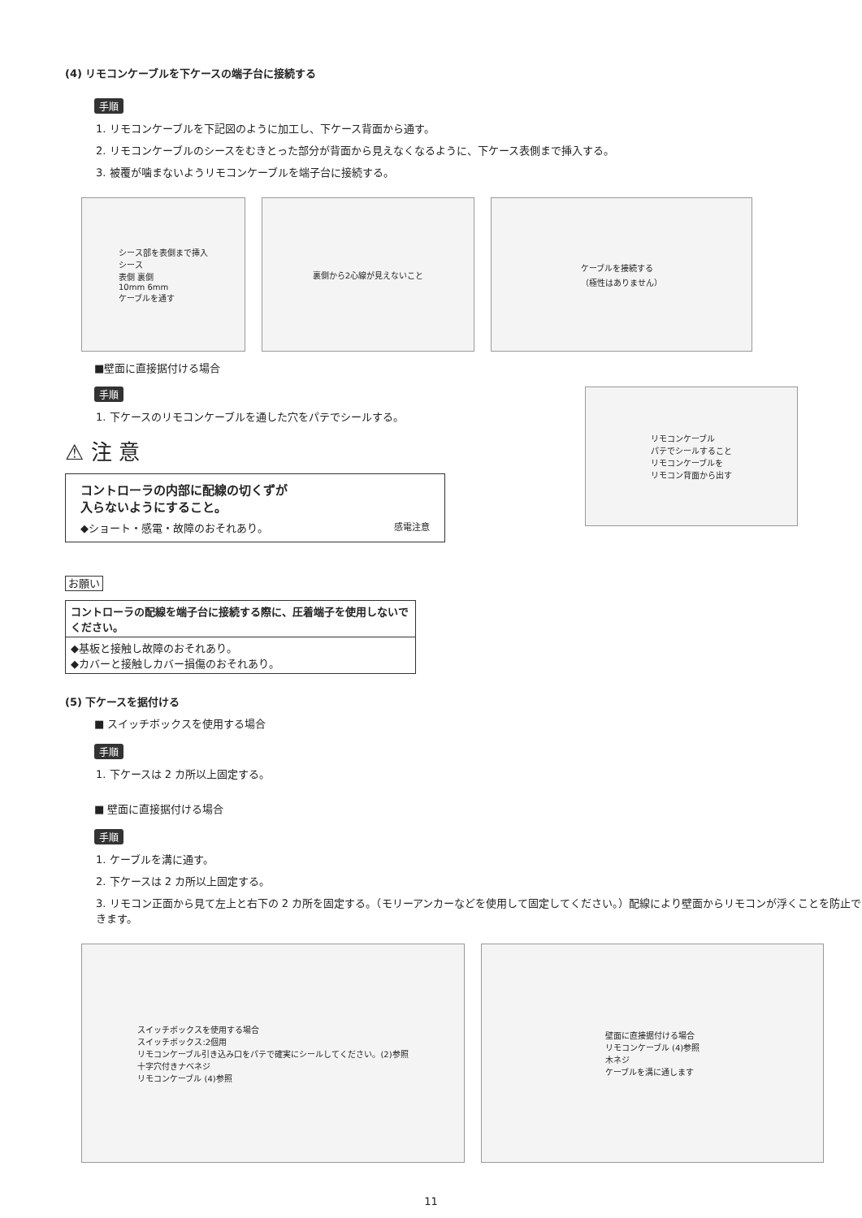(4) リモコンケーブルを下ケースの端子台に接続する
手順
1. リモコンケーブルを下記図のように加工し、下ケース背面から通す。
2. リモコンケーブルのシースをむきとった部分が背面から見えなくなるように、下ケース表側まで挿入する。
3. 被覆が噛まないようリモコンケーブルを端子台に接続する。
シース部を表側まで挿入
シース
表側 裏側
10mm 6mm
ケーブルを通す
裏側から2心線が見えないこと ケーブルを接続する
（極性はありません）
■壁面に直接据付ける場合
手順
1. 下ケースのリモコンケーブルを通した穴をパテでシールする。
⚠ 注 意
コントローラの内部に配線の切くずが
入らないようにすること。
◆ショート・感電・故障のおそれあり。 感電注意
リモコンケーブル
パテでシールすること
リモコンケーブルを
リモコン背面から出す
お願い
コントローラの配線を端子台に接続する際に、圧着端子を使用しないでください。
◆基板と接触し故障のおそれあり。
◆カバーと接触しカバー損傷のおそれあり。
(5) 下ケースを据付ける
■ スイッチボックスを使用する場合
手順
1. 下ケースは 2 カ所以上固定する。
■ 壁面に直接据付ける場合
手順
1. ケーブルを溝に通す。
2. 下ケースは 2 カ所以上固定する。
3. リモコン正面から見て左上と右下の 2 カ所を固定する。（モリーアンカーなどを使用して固定してください。）配線により壁面からリモコンが浮くことを防止できます。
スイッチボックスを使用する場合
スイッチボックス:2個用
リモコンケーブル引き込み口をパテで確実にシールしてください。(2)参照
十字穴付きナベネジ
リモコンケーブル (4)参照
壁面に直接据付ける場合
リモコンケーブル (4)参照
木ネジ
ケーブルを溝に通します
11